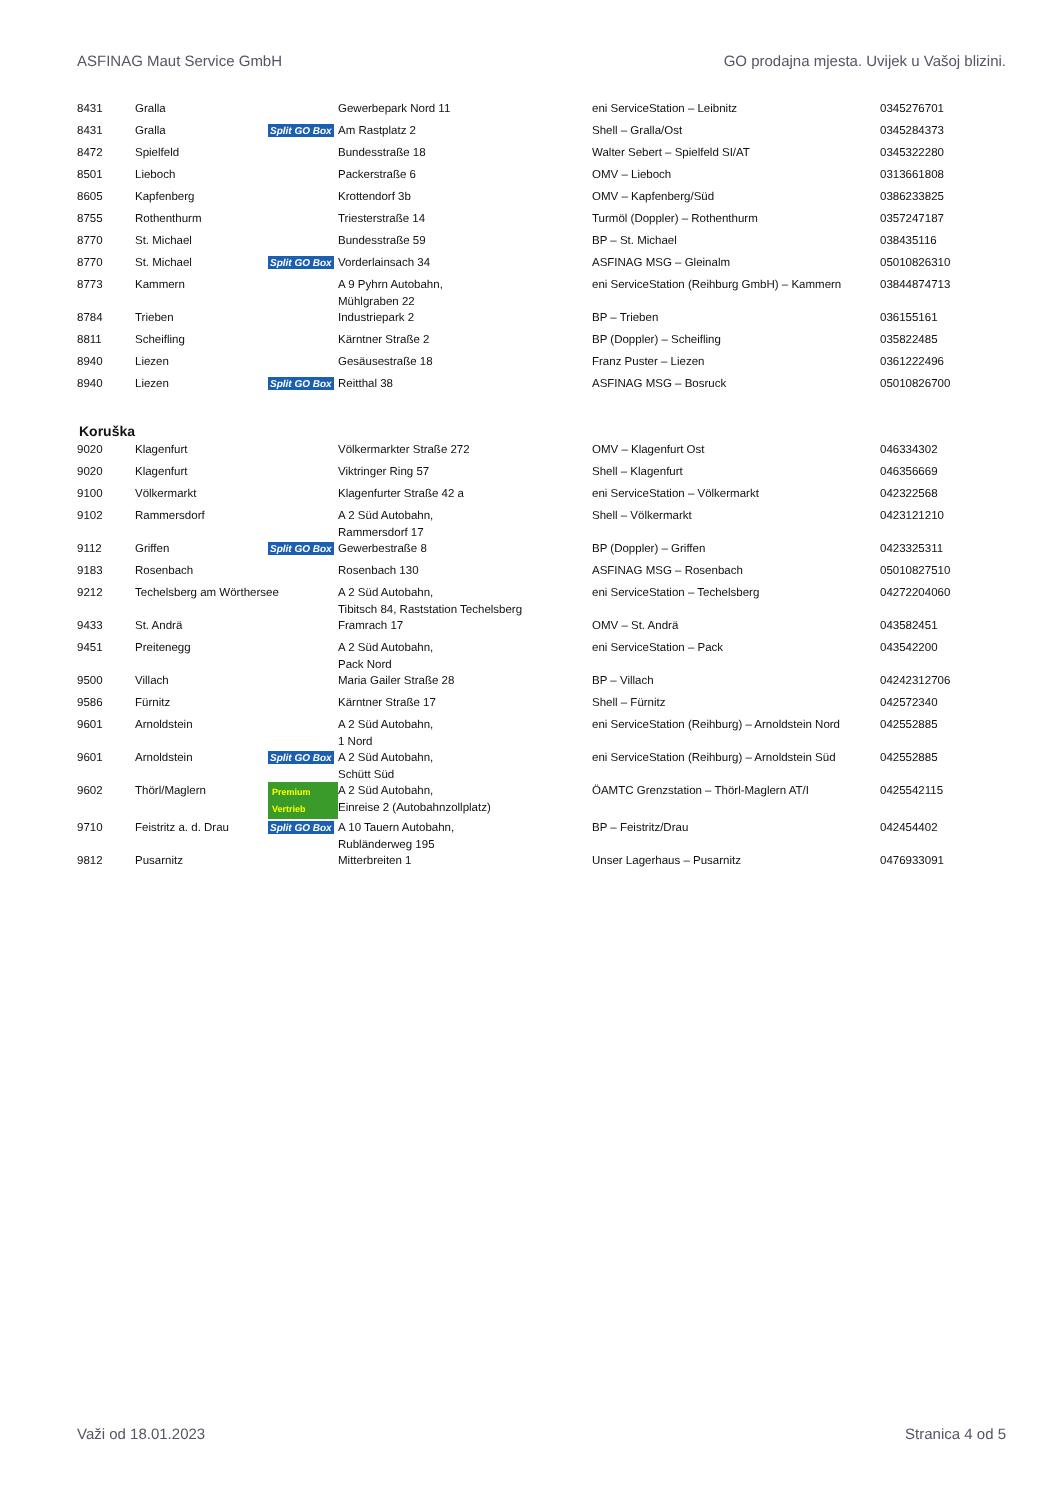ASFINAG Maut Service GmbH GO prodajna mjesta. Uvijek u Vašoj blizini.
| 8431 | Gralla | | Gewerbepark Nord 11 | eni ServiceStation – Leibnitz | 0345276701 |
| 8431 | Gralla | Split GO Box | Am Rastplatz 2 | Shell – Gralla/Ost | 0345284373 |
| 8472 | Spielfeld | | Bundesstraße 18 | Walter Sebert – Spielfeld SI/AT | 0345322280 |
| 8501 | Lieboch | | Packerstraße 6 | OMV – Lieboch | 0313661808 |
| 8605 | Kapfenberg | | Krottendorf 3b | OMV – Kapfenberg/Süd | 0386233825 |
| 8755 | Rothenthurm | | Triesterstraße 14 | Turmöl (Doppler) – Rothenthurm | 0357247187 |
| 8770 | St. Michael | | Bundesstraße 59 | BP – St. Michael | 038435116 |
| 8770 | St. Michael | Split GO Box | Vorderlainsach 34 | ASFINAG MSG – Gleinalm | 05010826310 |
| 8773 | Kammern | | A 9 Pyhrn Autobahn, Mühlgraben 22 | eni ServiceStation (Reihburg GmbH) – Kammern | 03844874713 |
| 8784 | Trieben | | Industriepark 2 | BP – Trieben | 036155161 |
| 8811 | Scheifling | | Kärntner Straße 2 | BP (Doppler) – Scheifling | 035822485 |
| 8940 | Liezen | | Gesäusestraße 18 | Franz Puster – Liezen | 0361222496 |
| 8940 | Liezen | Split GO Box | Reitthal 38 | ASFINAG MSG – Bosruck | 05010826700 |
Koruška
| 9020 | Klagenfurt | | Völkermarkter Straße 272 | OMV – Klagenfurt Ost | 046334302 |
| 9020 | Klagenfurt | | Viktringer Ring 57 | Shell – Klagenfurt | 046356669 |
| 9100 | Völkermarkt | | Klagenfurter Straße 42 a | eni ServiceStation – Völkermarkt | 042322568 |
| 9102 | Rammersdorf | | A 2 Süd Autobahn, Rammersdorf 17 | Shell – Völkermarkt | 0423121210 |
| 9112 | Griffen | Split GO Box | Gewerbestraße 8 | BP (Doppler) – Griffen | 0423325311 |
| 9183 | Rosenbach | | Rosenbach 130 | ASFINAG MSG – Rosenbach | 05010827510 |
| 9212 | Techelsberg am Wörthersee | | A 2 Süd Autobahn, Tibitsch 84, Raststation Techelsberg | eni ServiceStation – Techelsberg | 04272204060 |
| 9433 | St. Andrä | | Framrach 17 | OMV – St. Andrä | 043582451 |
| 9451 | Preitenegg | | A 2 Süd Autobahn, Pack Nord | eni ServiceStation – Pack | 043542200 |
| 9500 | Villach | | Maria Gailer Straße 28 | BP – Villach | 04242312706 |
| 9586 | Fürnitz | | Kärntner Straße 17 | Shell – Fürnitz | 042572340 |
| 9601 | Arnoldstein | | A 2 Süd Autobahn, 1 Nord | eni ServiceStation (Reihburg) – Arnoldstein Nord | 042552885 |
| 9601 | Arnoldstein | Split GO Box | A 2 Süd Autobahn, Schütt Süd | eni ServiceStation (Reihburg) – Arnoldstein Süd | 042552885 |
| 9602 | Thörl/Maglern | Premium Vertrieb | A 2 Süd Autobahn, Einreise 2 (Autobahnzollplatz) | ÖAMTC Grenzstation – Thörl-Maglern AT/I | 0425542115 |
| 9710 | Feistritz a. d. Drau | Split GO Box | A 10 Tauern Autobahn, Rubländerweg 195 | BP – Feistritz/Drau | 042454402 |
| 9812 | Pusarnitz | | Mitterbreiten 1 | Unser Lagerhaus – Pusarnitz | 0476933091 |
Važi od 18.01.2023 Stranica 4 od 5